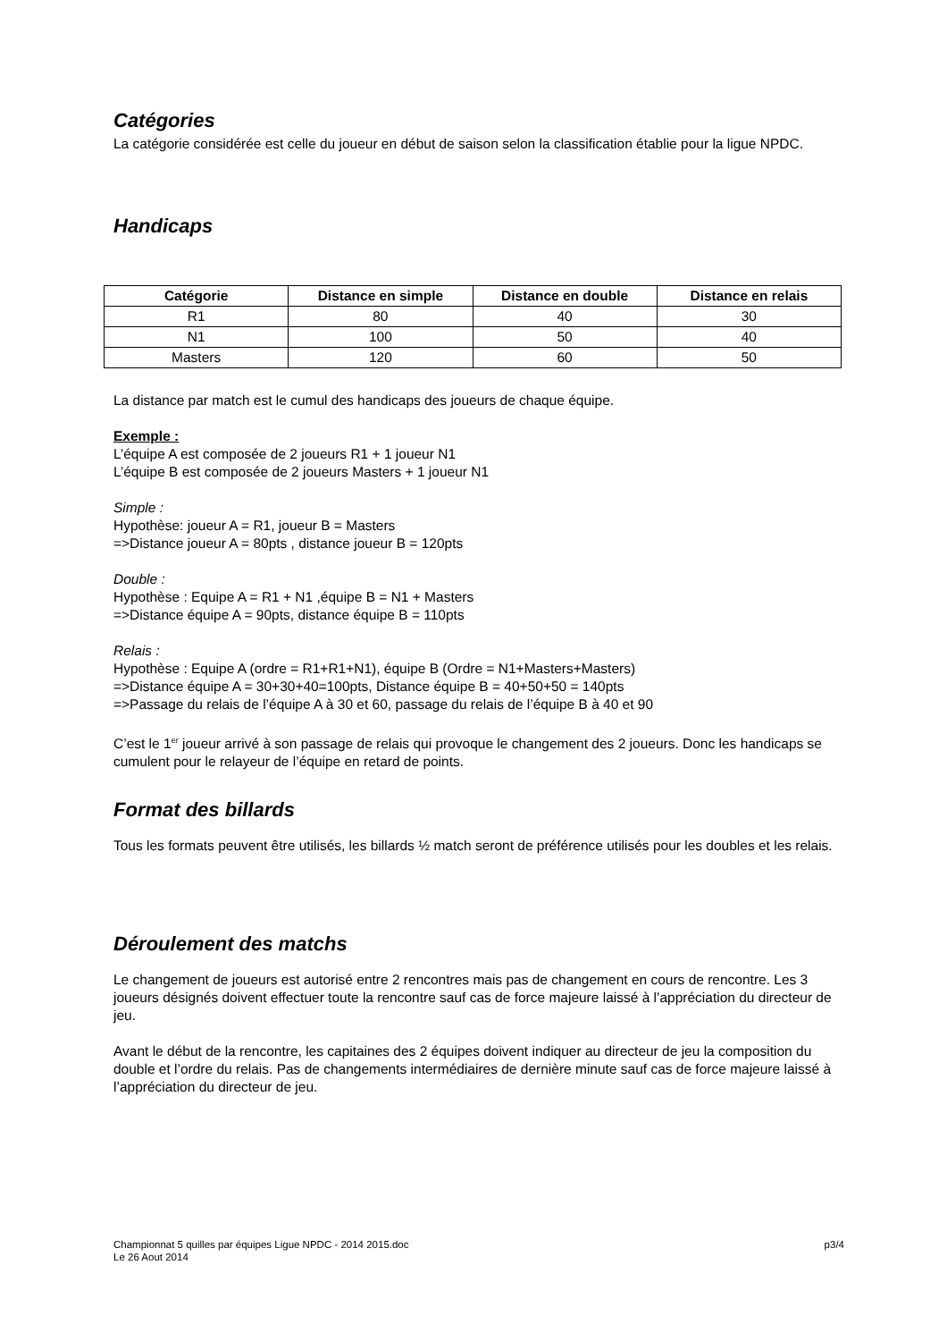Catégories
La catégorie considérée est celle du joueur en début de saison selon la classification établie pour la ligue NPDC.
Handicaps
| Catégorie | Distance en simple | Distance en double | Distance en relais |
| --- | --- | --- | --- |
| R1 | 80 | 40 | 30 |
| N1 | 100 | 50 | 40 |
| Masters | 120 | 60 | 50 |
La distance par match est le cumul des handicaps des joueurs de chaque équipe.
Exemple :
L’équipe A est composée de 2 joueurs R1 + 1 joueur N1
L’équipe B est composée de 2 joueurs Masters + 1 joueur N1
Simple :
Hypothèse: joueur A = R1, joueur B = Masters
=>Distance joueur A = 80pts , distance joueur B = 120pts
Double :
Hypothèse : Equipe A = R1 + N1 ,équipe B = N1 + Masters
=>Distance équipe A = 90pts, distance équipe B = 110pts
Relais :
Hypothèse : Equipe A (ordre = R1+R1+N1), équipe B (Ordre = N1+Masters+Masters)
=>Distance équipe A = 30+30+40=100pts, Distance équipe B = 40+50+50 = 140pts
=>Passage du relais de l’équipe A à 30 et 60, passage du relais de l’équipe B à 40 et 90
C’est le 1<sup>er</sup> joueur arrivé à son passage de relais qui provoque le changement des 2 joueurs. Donc les handicaps se cumulent pour le relayeur de l’équipe en retard de points.
Format des billards
Tous les formats peuvent être utilisés, les billards ½ match seront de préférence utilisés pour les doubles et les relais.
Déroulement des matchs
Le changement de joueurs est autorisé entre 2 rencontres mais pas de changement en cours de rencontre. Les 3 joueurs désignés doivent effectuer toute la rencontre sauf cas de force majeure laissé à l’appréciation du directeur de jeu.
Avant le début de la rencontre, les capitaines des 2 équipes doivent indiquer au directeur de jeu la composition du double et l’ordre du relais. Pas de changements intermédiaires de dernière minute sauf cas de force majeure laissé à l’appréciation du directeur de jeu.
Championnat 5 quilles par équipes Ligue NPDC - 2014 2015.doc
Le 26 Aout 2014
p3/4